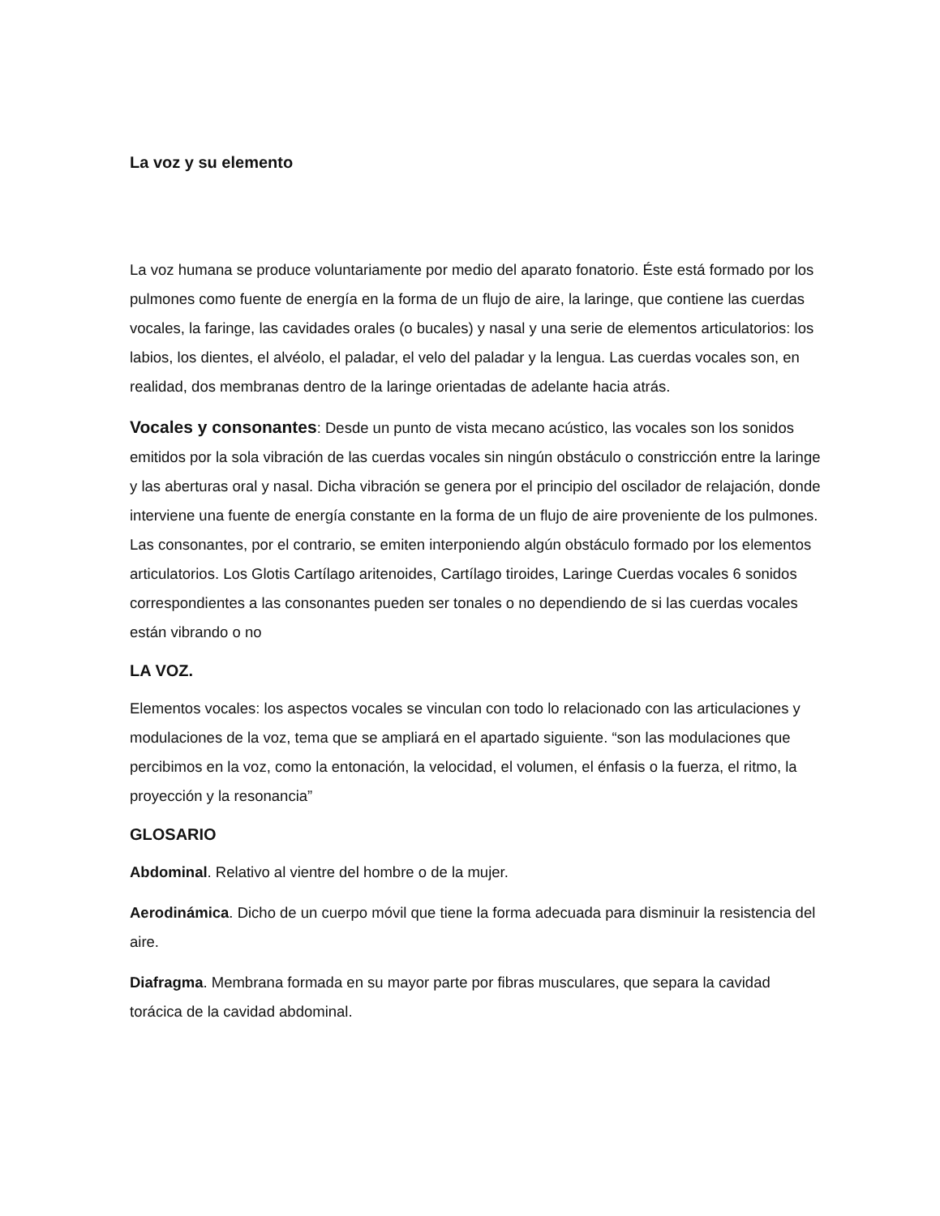La voz y su elemento
La voz humana se produce voluntariamente por medio del aparato fonatorio. Éste está formado por los pulmones como fuente de energía en la forma de un flujo de aire, la laringe, que contiene las cuerdas vocales, la faringe, las cavidades orales (o bucales) y nasal y una serie de elementos articulatorios: los labios, los dientes, el alvéolo, el paladar, el velo del paladar y la lengua. Las cuerdas vocales son, en realidad, dos membranas dentro de la laringe orientadas de adelante hacia atrás.
Vocales y consonantes: Desde un punto de vista mecano acústico, las vocales son los sonidos emitidos por la sola vibración de las cuerdas vocales sin ningún obstáculo o constricción entre la laringe y las aberturas oral y nasal. Dicha vibración se genera por el principio del oscilador de relajación, donde interviene una fuente de energía constante en la forma de un flujo de aire proveniente de los pulmones. Las consonantes, por el contrario, se emiten interponiendo algún obstáculo formado por los elementos articulatorios. Los Glotis Cartílago aritenoides, Cartílago tiroides, Laringe Cuerdas vocales 6 sonidos correspondientes a las consonantes pueden ser tonales o no dependiendo de si las cuerdas vocales están vibrando o no
LA VOZ.
Elementos vocales: los aspectos vocales se vinculan con todo lo relacionado con las articulaciones y modulaciones de la voz, tema que se ampliará en el apartado siguiente. “son las modulaciones que percibimos en la voz, como la entonación, la velocidad, el volumen, el énfasis o la fuerza, el ritmo, la proyección y la resonancia”
GLOSARIO
Abdominal. Relativo al vientre del hombre o de la mujer.
Aerodinámica. Dicho de un cuerpo móvil que tiene la forma adecuada para disminuir la resistencia del aire.
Diafragma. Membrana formada en su mayor parte por fibras musculares, que separa la cavidad torácica de la cavidad abdominal.